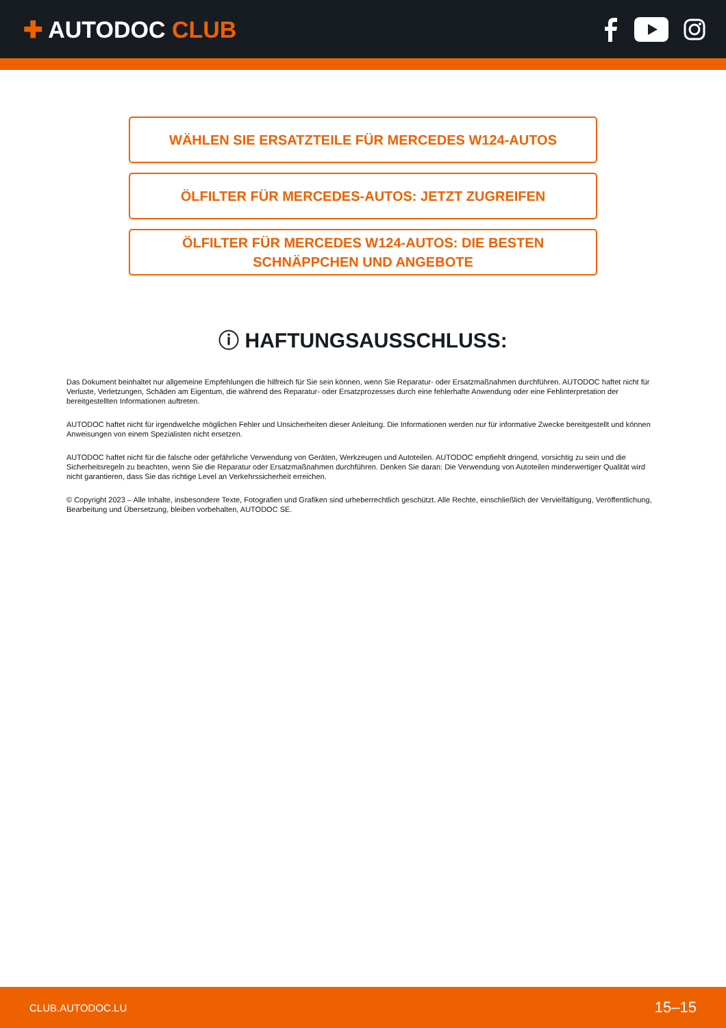✚ AUTODOC CLUB
WÄHLEN SIE ERSATZTEILE FÜR MERCEDES W124-AUTOS
ÖLFILTER FÜR MERCEDES-AUTOS: JETZT ZUGREIFEN
ÖLFILTER FÜR MERCEDES W124-AUTOS: DIE BESTEN
SCHNÄPPCHEN UND ANGEBOTE
ⓘ HAFTUNGSAUSSCHLUSS:
Das Dokument beinhaltet nur allgemeine Empfehlungen die hilfreich für Sie sein können, wenn Sie Reparatur- oder Ersatzmaßnahmen durchführen. AUTODOC haftet nicht für Verluste, Verletzungen, Schäden am Eigentum, die während des Reparatur- oder Ersatzprozesses durch eine fehlerhafte Anwendung oder eine Fehlinterpretation der bereitgestellten Informationen auftreten.
AUTODOC haftet nicht für irgendwelche möglichen Fehler und Unsicherheiten dieser Anleitung. Die Informationen werden nur für informative Zwecke bereitgestellt und können Anweisungen von einem Spezialisten nicht ersetzen.
AUTODOC haftet nicht für die falsche oder gefährliche Verwendung von Geräten, Werkzeugen und Autoteilen. AUTODOC empfiehlt dringend, vorsichtig zu sein und die Sicherheitsregeln zu beachten, wenn Sie die Reparatur oder Ersatzmaßnahmen durchführen. Denken Sie daran: Die Verwendung von Autoteilen minderwertiger Qualität wird nicht garantieren, dass Sie das richtige Level an Verkehrssicherheit erreichen.
© Copyright 2023 – Alle Inhalte, insbesondere Texte, Fotografien und Grafiken sind urheberrechtlich geschützt. Alle Rechte, einschließlich der Vervielfältigung, Veröffentlichung, Bearbeitung und Übersetzung, bleiben vorbehalten, AUTODOC SE.
CLUB.AUTODOC.LU 15–15